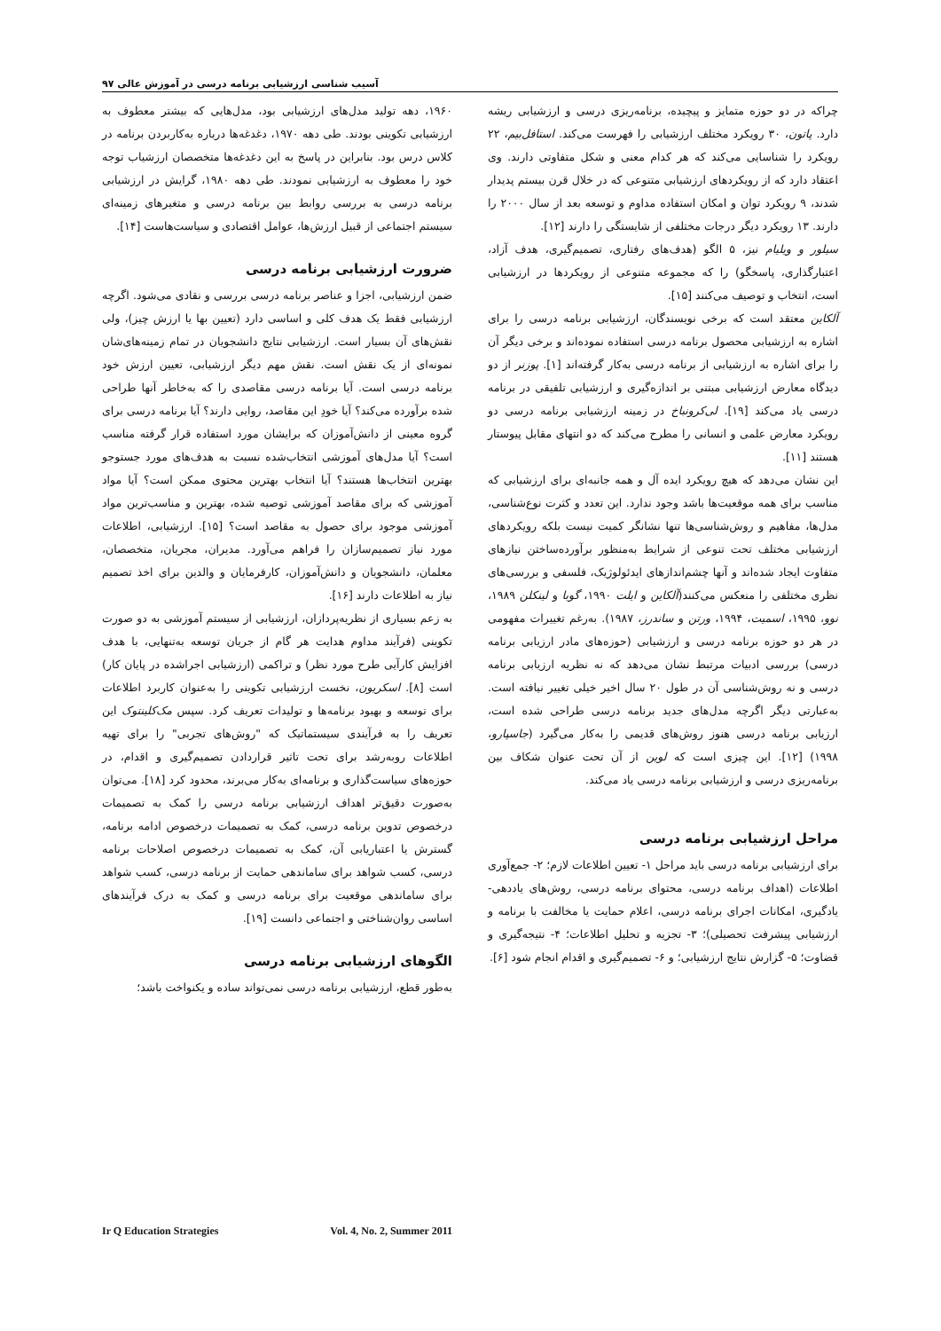آسیب شناسی ارزشیابی برنامه درسی در آموزش عالی ۹۷
۱۹۶۰، دهه تولید مدل‌های ارزشیابی بود، مدل‌هایی که بیشتر معطوف به ارزشیابی تکوینی بودند. طی دهه ۱۹۷۰، دغدغه‌ها درباره به‌کاربردن برنامه در کلاس درس بود. بنابراین در پاسخ به این دغدغه‌ها متخصصان ارزشیاب توجه خود را معطوف به ارزشیابی نمودند. طی دهه ۱۹۸۰، گرایش در ارزشیابی برنامه درسی به بررسی روابط بین برنامه درسی و متغیرهای زمینه‌ای سیستم اجتماعی از قبیل ارزش‌ها، عوامل اقتصادی و سیاست‌هاست [۱۴].
ضرورت ارزشیابی برنامه درسی
ضمن ارزشیابی، اجزا و عناصر برنامه درسی بررسی و نقادی می‌شود. اگرچه ارزشیابی فقط یک هدف کلی و اساسی دارد (تعیین بها یا ارزش چیز)، ولی نقش‌های آن بسیار است. ارزشیابی نتایج دانشجویان در تمام زمینه‌های‌شان نمونه‌ای از یک نقش است. نقش مهم دیگر ارزشیابی، تعیین ارزش خود برنامه درسی است. آیا برنامه درسی مقاصدی را که به‌خاطر آنها طراحی شده برآورده می‌کند؟ آیا خودِ این مقاصد، روایی دارند؟ آیا برنامه درسی برای گروه معینی از دانش‌آموزان که برایشان مورد استفاده قرار گرفته مناسب است؟ آیا مدل‌های آموزشی انتخاب‌شده نسبت به هدف‌های مورد جستوجو بهترین انتخاب‌ها هستند؟ آیا انتخاب بهترین محتوی ممکن است؟ آیا مواد آموزشی که برای مقاصد آموزشی توصیه شده، بهترین و مناسب‌ترین مواد آموزشی موجود برای حصول به مقاصد است؟ [۱۵]. ارزشیابی، اطلاعات مورد نیاز تصمیم‌سازان را فراهم می‌آورد. مدیران، مجریان، متخصصان، معلمان، دانشجویان و دانش‌آموزان، کارفرمایان و والدین برای اخذ تصمیم نیاز به اطلاعات دارند [۱۶].
به زعم بسیاری از نظریه‌پردازان، ارزشیابی از سیستم آموزشی به دو صورت تکوینی (فرآیند مداوم هدایت هر گام از جریان توسعه به‌تنهایی، با هدف افزایش کارآیی طرح مورد نظر) و تراکمی (ارزشیابی اجراشده در پایان کار) است [۸]. اسکریون، نخست ارزشیابی تکوینی را به‌عنوان کاربرد اطلاعات برای توسعه و بهبود برنامه‌ها و تولیدات تعریف کرد. سپس مک‌کلینتوک این تعریف را به فرآیندی سیستماتیک که "روش‌های تجربی" را برای تهیه اطلاعات روبه‌رشد برای تحت تاثیر قراردادن تصمیم‌گیری و اقدام، در حوزه‌های سیاست‌گذاری و برنامه‌ای به‌کار می‌برند، محدود کرد [۱۸]. می‌توان به‌صورت دقیق‌تر اهداف ارزشیابی برنامه درسی را کمک به تصمیمات درخصوص تدوین برنامه درسی، کمک به تصمیمات درخصوص ادامه برنامه، گسترش یا اعتباریابی آن، کمک به تصمیمات درخصوص اصلاحات برنامه درسی، کسب شواهد برای ساماندهی حمایت از برنامه درسی، کسب شواهد برای ساماندهی موقعیت برای برنامه درسی و کمک به درک فرآیندهای اساسی روان‌شناختی و اجتماعی دانست [۱۹].
الگوهای ارزشیابی برنامه درسی
به‌طور قطع، ارزشیابی برنامه درسی نمی‌تواند ساده و یکنواخت باشد؛
چراکه در دو حوزه متمایز و پیچیده، برنامه‌ریزی درسی و ارزشیابی ریشه دارد. پاتون، ۳۰ رویکرد مختلف ارزشیابی را فهرست می‌کند. استافل‌بیم، ۲۲ رویکرد را شناسایی می‌کند که هر کدام معنی و شکل متفاوتی دارند. وی اعتقاد دارد که از رویکردهای ارزشیابی متنوعی که در خلال قرن بیستم پدیدار شدند، ۹ رویکرد توان و امکان استفاده مداوم و توسعه بعد از سال ۲۰۰۰ را دارند. ۱۳ رویکرد دیگر درجات مختلفی از شایستگی را دارند [۱۲].
سیلور و ویلیام نیز، ۵ الگو (هدف‌های رفتاری، تصمیم‌گیری، هدف آزاد، اعتبارگذاری، پاسخگو) را که مجموعه متنوعی از رویکردها در ارزشیابی است، انتخاب و توصیف می‌کنند [۱۵].
آلکاین معتقد است که برخی نویسندگان، ارزشیابی برنامه درسی را برای اشاره به ارزشیابی محصول برنامه درسی استفاده نموده‌اند و برخی دیگر آن را برای اشاره به ارزشیابی از برنامه درسی به‌کار گرفته‌اند [۱]. پوزنر از دو دیدگاه معارض ارزشیابی مبتنی بر اندازه‌گیری و ارزشیابی تلفیقی در برنامه درسی یاد می‌کند [۱۹]. لی‌کرونباخ در زمینه ارزشیابی برنامه درسی دو رویکرد معارض علمی و انسانی را مطرح می‌کند که دو انتهای مقابل پیوستار هستند [۱۱].
این نشان می‌دهد که هیچ رویکرد ایده آل و همه جانبه‌ای برای ارزشیابی که مناسب برای همه موقعیت‌ها باشد وجود ندارد. این تعدد و کثرت نوع‌شناسی، مدل‌ها، مفاهیم و روش‌شناسی‌ها تنها نشانگر کمیت نیست بلکه رویکردهای ارزشیابی مختلف تحت تنوعی از شرایط به‌منظور برآورده‌ساختن نیازهای متفاوت ایجاد شده‌اند و آنها چشم‌اندازهای ایدئولوژیک، فلسفی و بررسی‌های نظری مختلفی را منعکس می‌کنند(آلکاین و ایلت ۱۹۹۰، گوبا و لینکلن ۱۹۸۹، نوو، ۱۹۹۵، اسمیت، ۱۹۹۴، ورتن و ساندرز، ۱۹۸۷). به‌رغم تغییرات مفهومی در هر دو حوزه برنامه درسی و ارزشیابی (حوزه‌های مادر ارزیابی برنامه درسی) بررسی ادبیات مرتبط نشان می‌دهد که نه نظریه ارزیابی برنامه درسی و نه روش‌شناسی آن در طول ۲۰ سال اخیر خیلی تغییر نیافته است. به‌عبارتی دیگر اگرچه مدل‌های جدید برنامه درسی طراحی شده است، ارزیابی برنامه درسی هنوز روش‌های قدیمی را به‌کار می‌گیرد (جاسپارو، ۱۹۹۸) [۱۲]. این چیزی است که لوین از آن تحت عنوان شکاف بین برنامه‌ریزی درسی و ارزشیابی برنامه درسی یاد می‌کند.
مراحل ارزشیابی برنامه درسی
برای ارزشیابی برنامه درسی باید مراحل ۱- تعیین اطلاعات لازم؛ ۲- جمع‌آوری اطلاعات (اهداف برنامه درسی، محتوای برنامه درسی، روش‌های یاددهی- یادگیری، امکانات اجرای برنامه درسی، اعلام حمایت یا مخالفت با برنامه و ارزشیابی پیشرفت تحصیلی)؛ ۳- تجزیه و تحلیل اطلاعات؛ ۴- نتیجه‌گیری و قضاوت؛ ۵- گزارش نتایج ارزشیابی؛ و ۶- تصمیم‌گیری و اقدام انجام شود [۶].
Ir Q Education Strategies Vol. 4, No. 2, Summer 2011